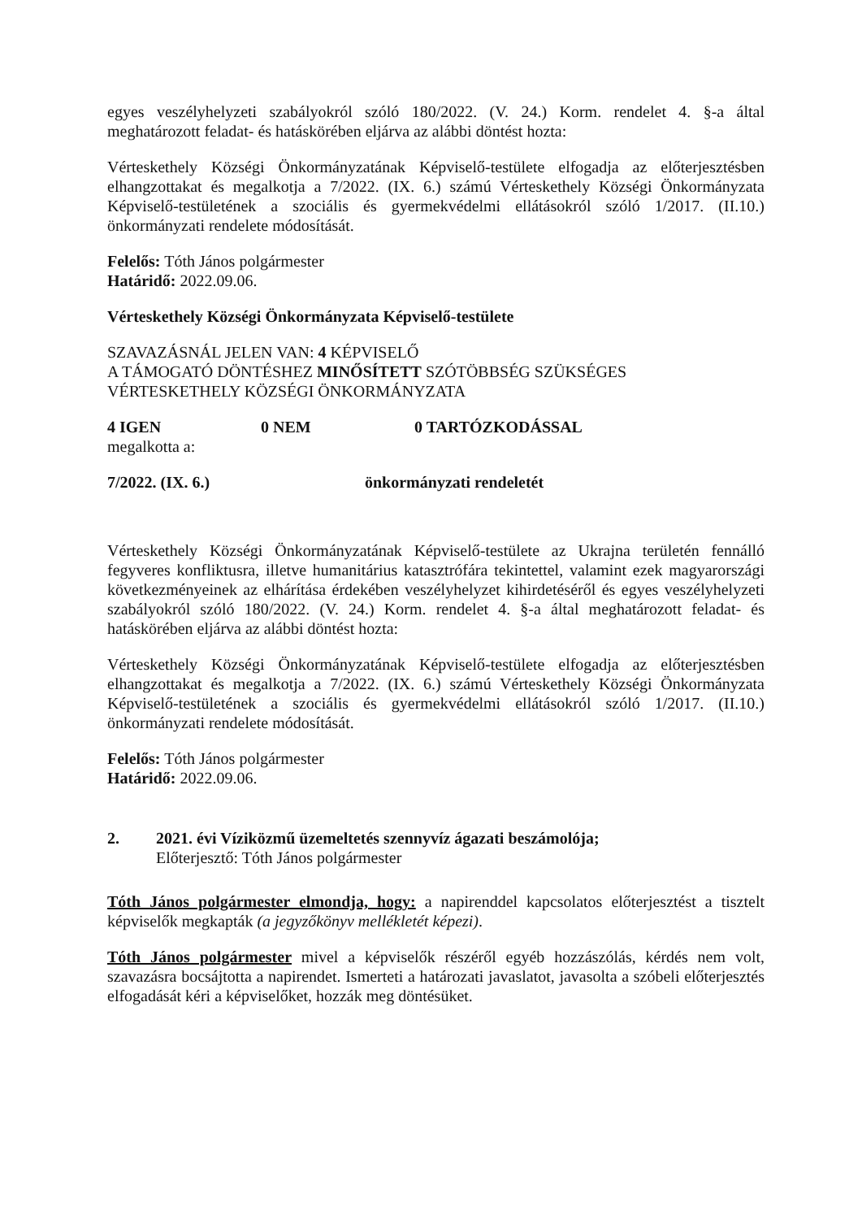egyes veszélyhelyzeti szabályokról szóló 180/2022. (V. 24.) Korm. rendelet 4. §-a által meghatározott feladat- és hatáskörében eljárva az alábbi döntést hozta:
Vérteskethely Községi Önkormányzatának Képviselő-testülete elfogadja az előterjesztésben elhangzottakat és megalkotja a 7/2022. (IX. 6.) számú Vérteskethely Községi Önkormányzata Képviselő-testületének a szociális és gyermekvédelmi ellátásokról szóló 1/2017. (II.10.) önkormányzati rendelete módosítását.
Felelős: Tóth János polgármester
Határidő: 2022.09.06.
Vérteskethely Községi Önkormányzata Képviselő-testülete
SZAVAZÁSNÁL JELEN VAN: 4 KÉPVISELŐ
A TÁMOGATÓ DÖNTÉSHEZ MINŐSÍTETT SZÓTÖBBSÉG SZÜKSÉGES
VÉRTESKETHELY KÖZSÉGI ÖNKORMÁNYZATA
4 IGEN 0 NEM 0 TARTÓZKODÁSSAL
megalkotta a:
7/2022. (IX. 6.) önkormányzati rendeletét
Vérteskethely Községi Önkormányzatának Képviselő-testülete az Ukrajna területén fennálló fegyveres konfliktusra, illetve humanitárius katasztrófára tekintettel, valamint ezek magyarországi következményeinek az elhárítása érdekében veszélyhelyzet kihirdetéséről és egyes veszélyhelyzeti szabályokról szóló 180/2022. (V. 24.) Korm. rendelet 4. §-a által meghatározott feladat- és hatáskörében eljárva az alábbi döntést hozta:
Vérteskethely Községi Önkormányzatának Képviselő-testülete elfogadja az előterjesztésben elhangzottakat és megalkotja a 7/2022. (IX. 6.) számú Vérteskethely Községi Önkormányzata Képviselő-testületének a szociális és gyermekvédelmi ellátásokról szóló 1/2017. (II.10.) önkormányzati rendelete módosítását.
Felelős: Tóth János polgármester
Határidő: 2022.09.06.
2. 2021. évi Víziközmű üzemeltetés szennyvíz ágazati beszámolója;
Előterjesztő: Tóth János polgármester
Tóth János polgármester elmondja, hogy: a napirenddel kapcsolatos előterjesztést a tisztelt képviselők megkapták (a jegyzőkönyv mellékletét képezi).
Tóth János polgármester mivel a képviselők részéről egyéb hozzászólás, kérdés nem volt, szavazásra bocsájtotta a napirendet. Ismerteti a határozati javaslatot, javasolta a szóbeli előterjesztés elfogadását kéri a képviselőket, hozzák meg döntésüket.